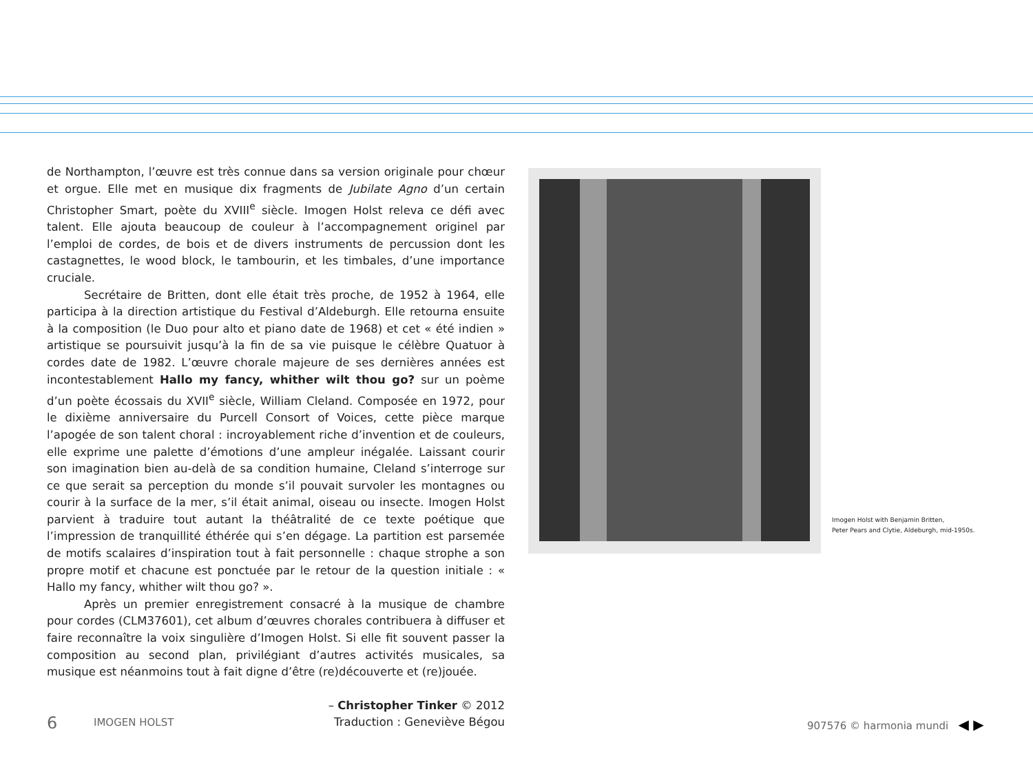de Northampton, l’œuvre est très connue dans sa version originale pour chœur et orgue. Elle met en musique dix fragments de Jubilate Agno d’un certain Christopher Smart, poète du XVIII<sup>e</sup> siècle. Imogen Holst releva ce défi avec talent. Elle ajouta beaucoup de couleur à l’accompagnement originel par l’emploi de cordes, de bois et de divers instruments de percussion dont les castagnettes, le wood block, le tambourin, et les timbales, d’une importance cruciale.
Secrétaire de Britten, dont elle était très proche, de 1952 à 1964, elle participa à la direction artistique du Festival d’Aldeburgh. Elle retourna ensuite à la composition (le Duo pour alto et piano date de 1968) et cet « été indien » artistique se poursuivit jusqu’à la fin de sa vie puisque le célèbre Quatuor à cordes date de 1982. L’œuvre chorale majeure de ses dernières années est incontestablement Hallo my fancy, whither wilt thou go? sur un poème d’un poète écossais du XVII<sup>e</sup> siècle, William Cleland. Composée en 1972, pour le dixième anniversaire du Purcell Consort of Voices, cette pièce marque l’apogée de son talent choral : incroyablement riche d’invention et de couleurs, elle exprime une palette d’émotions d’une ampleur inégalée. Laissant courir son imagination bien au-delà de sa condition humaine, Cleland s’interroge sur ce que serait sa perception du monde s’il pouvait survoler les montagnes ou courir à la surface de la mer, s’il était animal, oiseau ou insecte. Imogen Holst parvient à traduire tout autant la théâtralité de ce texte poétique que l’impression de tranquillité éthérée qui s’en dégage. La partition est parsemée de motifs scalaires d’inspiration tout à fait personnelle : chaque strophe a son propre motif et chacune est ponctuée par le retour de la question initiale : « Hallo my fancy, whither wilt thou go? ».
Après un premier enregistrement consacré à la musique de chambre pour cordes (CLM37601), cet album d’œuvres chorales contribuera à diffuser et faire reconnaître la voix singulière d’Imogen Holst. Si elle fit souvent passer la composition au second plan, privilégiant d’autres activités musicales, sa musique est néanmoins tout à fait digne d’être (re)découverte et (re)jouée.
– Christopher Tinker © 2012
Traduction : Geneviève Bégou
Imogen Holst with Benjamin Britten,
Peter Pears and Clytie, Aldeburgh, mid-1950s.
6 IMOGEN HOLST 907576 © harmonia mundi ◀ ▶